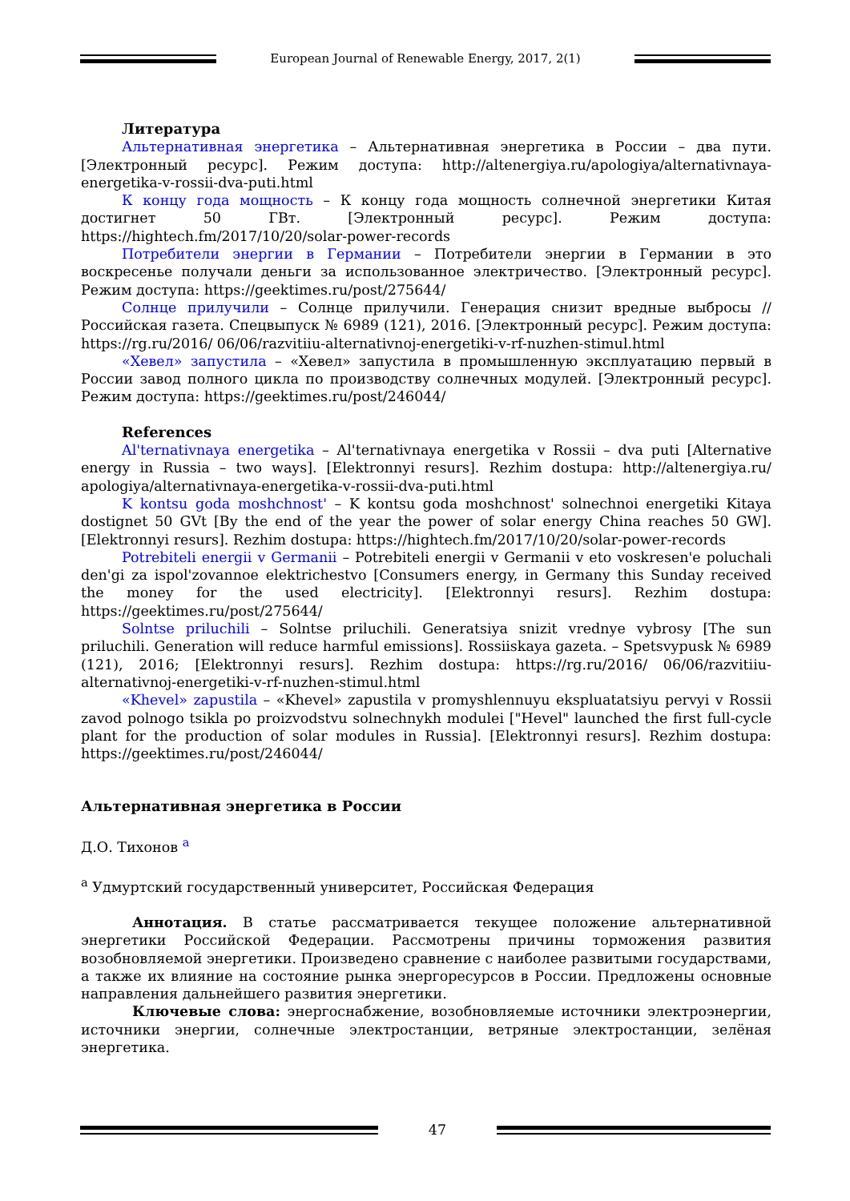European Journal of Renewable Energy, 2017, 2(1)
Литература
Альтернативная энергетика – Альтернативная энергетика в России – два пути. [Электронный ресурс]. Режим доступа: http://altenergiya.ru/apologiya/alternativnaya-energetika-v-rossii-dva-puti.html
К концу года мощность – К концу года мощность солнечной энергетики Китая достигнет 50 ГВт. [Электронный ресурс]. Режим доступа: https://hightech.fm/2017/10/20/solar-power-records
Потребители энергии в Германии – Потребители энергии в Германии в это воскресенье получали деньги за использованное электричество. [Электронный ресурс]. Режим доступа: https://geektimes.ru/post/275644/
Солнце прилучили – Солнце прилучили. Генерация снизит вредные выбросы // Российская газета. Спецвыпуск № 6989 (121), 2016. [Электронный ресурс]. Режим доступа: https://rg.ru/2016/ 06/06/razvitiiu-alternativnoj-energetiki-v-rf-nuzhen-stimul.html
«Хевел» запустила – «Хевел» запустила в промышленную эксплуатацию первый в России завод полного цикла по производству солнечных модулей. [Электронный ресурс]. Режим доступа: https://geektimes.ru/post/246044/
References
Al'ternativnaya energetika – Al'ternativnaya energetika v Rossii – dva puti [Alternative energy in Russia – two ways]. [Elektronnyi resurs]. Rezhim dostupa: http://altenergiya.ru/ apologiya/alternativnaya-energetika-v-rossii-dva-puti.html
K kontsu goda moshchnost' – K kontsu goda moshchnost' solnechnoi energetiki Kitaya dostignet 50 GVt [By the end of the year the power of solar energy China reaches 50 GW]. [Elektronnyi resurs]. Rezhim dostupa: https://hightech.fm/2017/10/20/solar-power-records
Potrebiteli energii v Germanii – Potrebiteli energii v Germanii v eto voskresen'e poluchali den'gi za ispol'zovannoe elektrichestvo [Consumers energy, in Germany this Sunday received the money for the used electricity]. [Elektronnyi resurs]. Rezhim dostupa: https://geektimes.ru/post/275644/
Solntse priluchili – Solntse priluchili. Generatsiya snizit vrednye vybrosy [The sun priluchili. Generation will reduce harmful emissions]. Rossiiskaya gazeta. – Spetsvypusk № 6989 (121), 2016; [Elektronnyi resurs]. Rezhim dostupa: https://rg.ru/2016/ 06/06/razvitiiu-alternativnoj-energetiki-v-rf-nuzhen-stimul.html
«Khevel» zapustila – «Khevel» zapustila v promyshlennuyu ekspluatatsiyu pervyi v Rossii zavod polnogo tsikla po proizvodstvu solnechnykh modulei ["Hevel" launched the first full-cycle plant for the production of solar modules in Russia]. [Elektronnyi resurs]. Rezhim dostupa: https://geektimes.ru/post/246044/
Альтернативная энергетика в России
Д.О. Тихонов <sup>a</sup>
<sup>a</sup> Удмуртский государственный университет, Российская Федерация
Аннотация. В статье рассматривается текущее положение альтернативной энергетики Российской Федерации. Рассмотрены причины торможения развития возобновляемой энергетики. Произведено сравнение с наиболее развитыми государствами, а также их влияние на состояние рынка энергоресурсов в России. Предложены основные направления дальнейшего развития энергетики.
Ключевые слова: энергоснабжение, возобновляемые источники электроэнергии, источники энергии, солнечные электростанции, ветряные электростанции, зелёная энергетика.
47